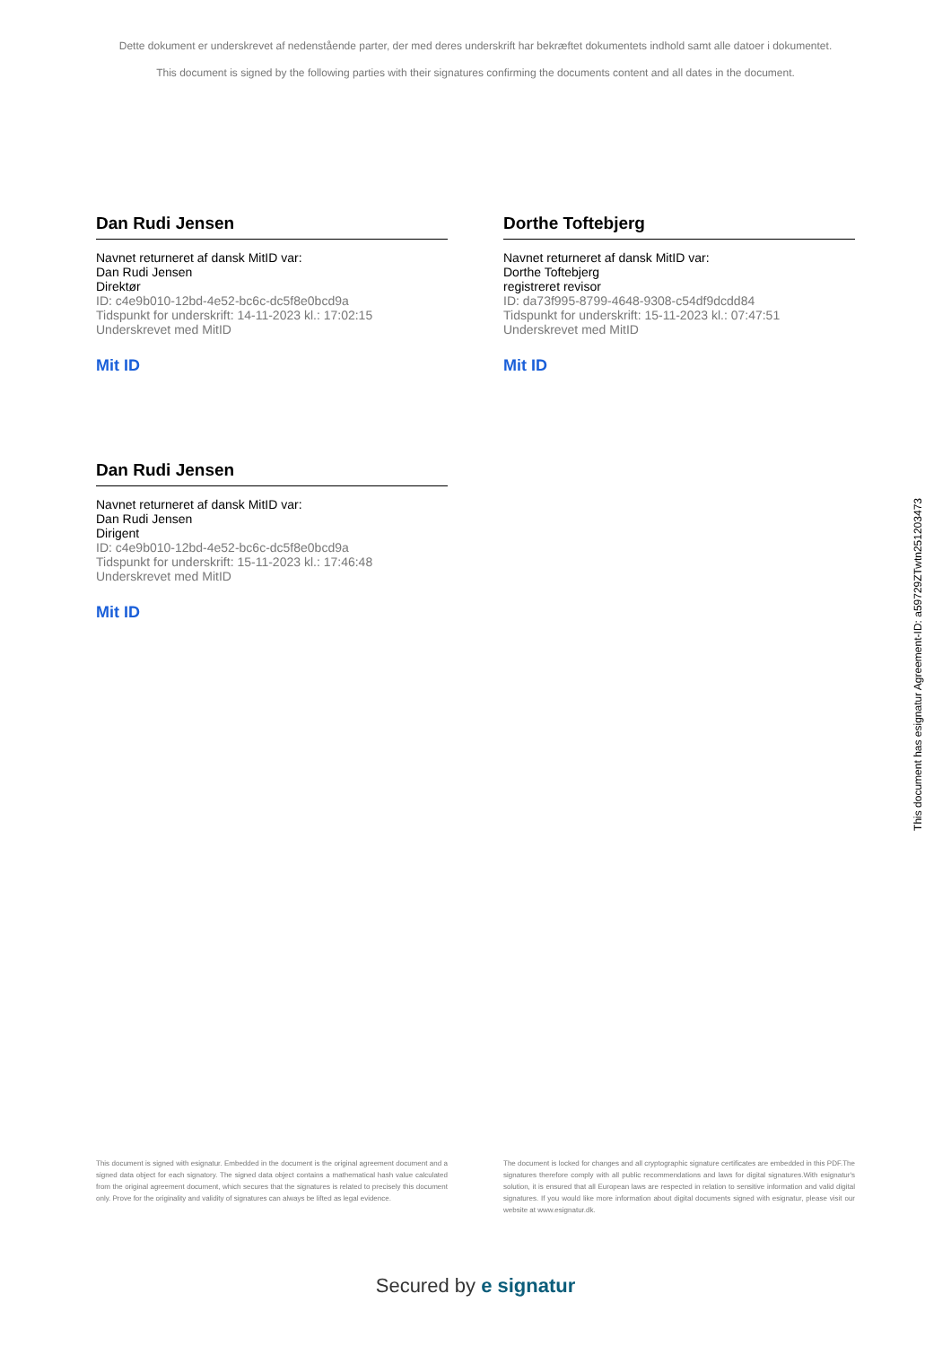Dette dokument er underskrevet af nedenstående parter, der med deres underskrift har bekræftet dokumentets indhold samt alle datoer i dokumentet.
This document is signed by the following parties with their signatures confirming the documents content and all dates in the document.
Dan Rudi Jensen
Navnet returneret af dansk MitID var:
Dan Rudi Jensen
Direktør
ID: c4e9b010-12bd-4e52-bc6c-dc5f8e0bcd9a
Tidspunkt for underskrift: 14-11-2023 kl.: 17:02:15
Underskrevet med MitID
Mit ID
Dorthe Toftebjerg
Navnet returneret af dansk MitID var:
Dorthe Toftebjerg
registreret revisor
ID: da73f995-8799-4648-9308-c54df9dcdd84
Tidspunkt for underskrift: 15-11-2023 kl.: 07:47:51
Underskrevet med MitID
Mit ID
Dan Rudi Jensen
Navnet returneret af dansk MitID var:
Dan Rudi Jensen
Dirigent
ID: c4e9b010-12bd-4e52-bc6c-dc5f8e0bcd9a
Tidspunkt for underskrift: 15-11-2023 kl.: 17:46:48
Underskrevet med MitID
Mit ID
This document has esignatur Agreement-ID: a59729ZTwtn251203473
This document is signed with esignatur. Embedded in the document is the original agreement document and a signed data object for each signatory. The signed data object contains a mathematical hash value calculated from the original agreement document, which secures that the signatures is related to precisely this document only. Prove for the originality and validity of signatures can always be lifted as legal evidence.
The document is locked for changes and all cryptographic signature certificates are embedded in this PDF.The signatures therefore comply with all public recommendations and laws for digital signatures.With esignatur's solution, it is ensured that all European laws are respected in relation to sensitive information and valid digital signatures. If you would like more information about digital documents signed with esignatur, please visit our website at www.esignatur.dk.
Secured by e signatur